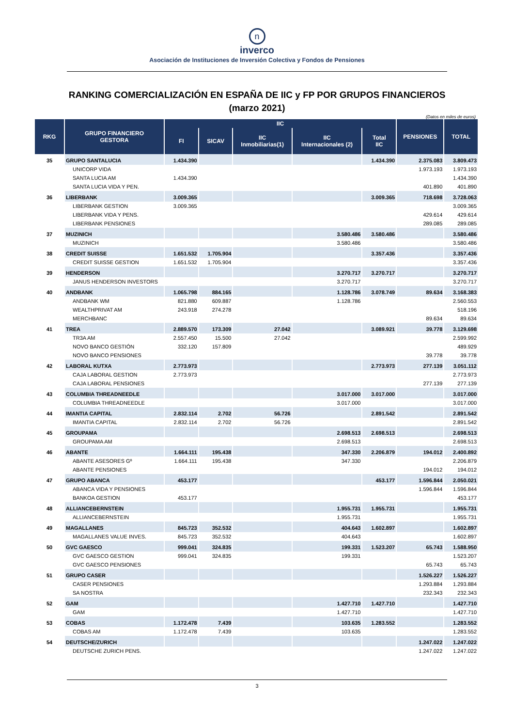n
inverco
Asociación de Instituciones de Inversión Colectiva y Fondos de Pensiones
RANKING COMERCIALIZACIÓN EN ESPAÑA DE IIC y FP POR GRUPOS FINANCIEROS
(marzo 2021)
(Datos en miles de euros)
| RKG | GRUPO FINANCIERO GESTORA | IIC | | | | | PENSIONES | TOTAL |
| --- | --- | --- | --- | --- | --- | --- | --- | --- |
| | | FI | SICAV | IIC Inmobiliarias(1) | IIC Internacionales (2) | Total IIC | | |
| 35 | GRUPO SANTALUCIA | 1.434.390 | | | | 1.434.390 | 2.375.083 | 3.809.473 |
| | UNICORP VIDA | | | | | | 1.973.193 | 1.973.193 |
| | SANTA LUCIA AM | 1.434.390 | | | | | | 1.434.390 |
| | SANTA LUCIA VIDA Y PEN. | | | | | | 401.890 | 401.890 |
| 36 | LIBERBANK | 3.009.365 | | | | 3.009.365 | 718.698 | 3.728.063 |
| | LIBERBANK GESTION | 3.009.365 | | | | | | 3.009.365 |
| | LIBERBANK VIDA Y PENS. | | | | | | 429.614 | 429.614 |
| | LIBERBANK PENSIONES | | | | | | 289.085 | 289.085 |
| 37 | MUZINICH | | | | 3.580.486 | 3.580.486 | | 3.580.486 |
| | MUZINICH | | | | 3.580.486 | | | 3.580.486 |
| 38 | CREDIT SUISSE | 1.651.532 | 1.705.904 | | | 3.357.436 | | 3.357.436 |
| | CREDIT SUISSE GESTION | 1.651.532 | 1.705.904 | | | | | 3.357.436 |
| 39 | HENDERSON | | | | 3.270.717 | 3.270.717 | | 3.270.717 |
| | JANUS HENDERSON INVESTORS | | | | 3.270.717 | | | 3.270.717 |
| 40 | ANDBANK | 1.065.798 | 884.165 | | 1.128.786 | 3.078.749 | 89.634 | 3.168.383 |
| | ANDBANK WM | 821.880 | 609.887 | | 1.128.786 | | | 2.560.553 |
| | WEALTHPRIVAT AM | 243.918 | 274.278 | | | | | 518.196 |
| | MERCHBANC | | | | | | 89.634 | 89.634 |
| 41 | TREA | 2.889.570 | 173.309 | 27.042 | | 3.089.921 | 39.778 | 3.129.698 |
| | TR3A AM | 2.557.450 | 15.500 | 27.042 | | | | 2.599.992 |
| | NOVO BANCO GESTIÓN | 332.120 | 157.809 | | | | | 489.929 |
| | NOVO BANCO PENSIONES | | | | | | 39.778 | 39.778 |
| 42 | LABORAL KUTXA | 2.773.973 | | | | 2.773.973 | 277.139 | 3.051.112 |
| | CAJA LABORAL GESTION | 2.773.973 | | | | | | 2.773.973 |
| | CAJA LABORAL PENSIONES | | | | | | 277.139 | 277.139 |
| 43 | COLUMBIA THREADNEEDLE | | | | 3.017.000 | 3.017.000 | | 3.017.000 |
| | COLUMBIA THREADNEEDLE | | | | 3.017.000 | | | 3.017.000 |
| 44 | IMANTIA CAPITAL | 2.832.114 | 2.702 | 56.726 | | 2.891.542 | | 2.891.542 |
| | IMANTIA CAPITAL | 2.832.114 | 2.702 | 56.726 | | | | 2.891.542 |
| 45 | GROUPAMA | | | | 2.698.513 | 2.698.513 | | 2.698.513 |
| | GROUPAMA AM | | | | 2.698.513 | | | 2.698.513 |
| 46 | ABANTE | 1.664.111 | 195.438 | | 347.330 | 2.206.879 | 194.012 | 2.400.892 |
| | ABANTE ASESORES Gº | 1.664.111 | 195.438 | | 347.330 | | | 2.206.879 |
| | ABANTE PENSIONES | | | | | | 194.012 | 194.012 |
| 47 | GRUPO ABANCA | 453.177 | | | | 453.177 | 1.596.844 | 2.050.021 |
| | ABANCA VIDA Y PENSIONES | | | | | | 1.596.844 | 1.596.844 |
| | BANKOA GESTION | 453.177 | | | | | | 453.177 |
| 48 | ALLIANCEBERNSTEIN | | | | 1.955.731 | 1.955.731 | | 1.955.731 |
| | ALLIANCEBERNSTEIN | | | | 1.955.731 | | | 1.955.731 |
| 49 | MAGALLANES | 845.723 | 352.532 | | 404.643 | 1.602.897 | | 1.602.897 |
| | MAGALLANES VALUE INVES. | 845.723 | 352.532 | | 404.643 | | | 1.602.897 |
| 50 | GVC GAESCO | 999.041 | 324.835 | | 199.331 | 1.523.207 | 65.743 | 1.588.950 |
| | GVC GAESCO GESTION | 999.041 | 324.835 | | 199.331 | | | 1.523.207 |
| | GVC GAESCO PENSIONES | | | | | | 65.743 | 65.743 |
| 51 | GRUPO CASER | | | | | | 1.526.227 | 1.526.227 |
| | CASER PENSIONES | | | | | | 1.293.884 | 1.293.884 |
| | SA NOSTRA | | | | | | 232.343 | 232.343 |
| 52 | GAM | | | | 1.427.710 | 1.427.710 | | 1.427.710 |
| | GAM | | | | 1.427.710 | | | 1.427.710 |
| 53 | COBAS | 1.172.478 | 7.439 | | 103.635 | 1.283.552 | | 1.283.552 |
| | COBAS AM | 1.172.478 | 7.439 | | 103.635 | | | 1.283.552 |
| 54 | DEUTSCHE/ZURICH | | | | | | 1.247.022 | 1.247.022 |
| | DEUTSCHE ZURICH PENS. | | | | | | 1.247.022 | 1.247.022 |
3